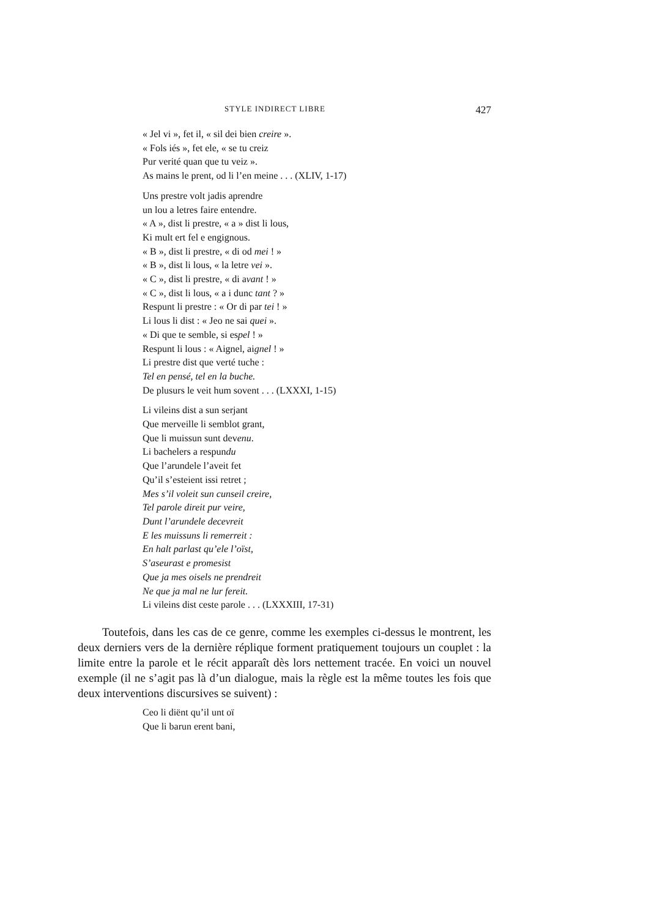STYLE INDIRECT LIBRE 427
« Jel vi », fet il, « sil dei bien creire ».
« Fols iés », fet ele, « se tu creiz
Pur verité quan que tu veiz ».
As mains le prent, od li l’en meine . . . (XLIV, 1-17)
Uns prestre volt jadis aprendre
un lou a letres faire entendre.
« A », dist li prestre, « a » dist li lous,
Ki mult ert fel e engignous.
« B », dist li prestre, « di od mei ! »
« B », dist li lous, « la letre vei ».
« C », dist li prestre, « di avant ! »
« C », dist li lous, « a i dunc tant ? »
Respunt li prestre : « Or di par tei ! »
Li lous li dist : « Jeo ne sai quei ».
« Di que te semble, si espel ! »
Respunt li lous : « Aignel, aignel ! »
Li prestre dist que verté tuche :
Tel en pensé, tel en la buche.
De plusurs le veit hum sovent . . . (LXXXI, 1-15)
Li vileins dist a sun serjant
Que merveille li semblot grant,
Que li muissun sunt devenu.
Li bachelers a respundu
Que l’arundele l’aveit fet
Qu’il s’esteient issi retret ;
Mes s’il voleit sun cunseil creire,
Tel parole direit pur veire,
Dunt l’arundele decevreit
E les muissuns li remerreit :
En halt parlast qu’ele l’oïst,
S’aseurast e promesist
Que ja mes oisels ne prendreit
Ne que ja mal ne lur fereit.
Li vileins dist ceste parole . . . (LXXXIII, 17-31)
Toutefois, dans les cas de ce genre, comme les exemples ci-dessus le montrent, les deux derniers vers de la dernière réplique forment pratiquement toujours un couplet : la limite entre la parole et le récit apparaît dès lors nettement tracée. En voici un nouvel exemple (il ne s’agit pas là d’un dialogue, mais la règle est la même toutes les fois que deux interventions discursives se suivent) :
Ceo li diënt qu’il unt oï
Que li barun erent bani,